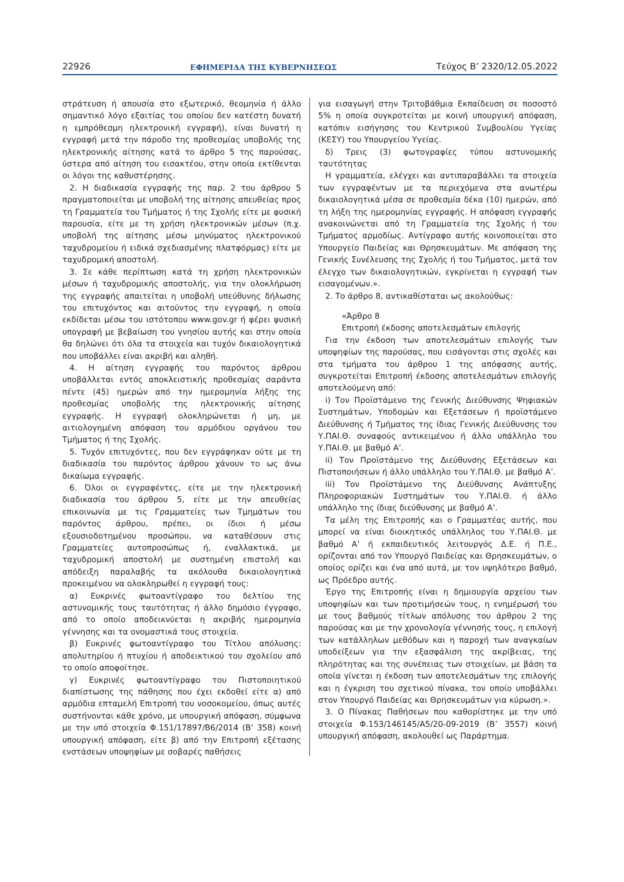22926 ΕΦΗΜΕΡΙΔΑ ΤΗΣ ΚΥΒΕΡΝΗΣΕΩΣ Τεύχος B’ 2320/12.05.2022
στράτευση ή απουσία στο εξωτερικό, θεομηνία ή άλλο σημαντικό λόγο εξαιτίας του οποίου δεν κατέστη δυνατή η εμπρόθεσμη ηλεκτρονική εγγραφή), είναι δυνατή η εγγραφή μετά την πάροδο της προθεσμίας υποβολής της ηλεκτρονικής αίτησης κατά το άρθρο 5 της παρούσας, ύστερα από αίτηση του εισακτέου, στην οποία εκτίθενται οι λόγοι της καθυστέρησης.
2. Η διαδικασία εγγραφής της παρ. 2 του άρθρου 5 πραγματοποιείται με υποβολή της αίτησης απευθείας προς τη Γραμματεία του Τμήματος ή της Σχολής είτε με φυσική παρουσία, είτε με τη χρήση ηλεκτρονικών μέσων (π.χ. υποβολή της αίτησης μέσω μηνύματος ηλεκτρονικού ταχυδρομείου ή ειδικά σχεδιασμένης πλατφόρμας) είτε με ταχυδρομική αποστολή.
3. Σε κάθε περίπτωση κατά τη χρήση ηλεκτρονικών μέσων ή ταχυδρομικής αποστολής, για την ολοκλήρωση της εγγραφής απαιτείται η υποβολή υπεύθυνης δήλωσης του επιτυχόντος και αιτούντος την εγγραφή, η οποία εκδίδεται μέσω του ιστότοπου www.gov.gr ή φέρει φυσική υπογραφή με βεβαίωση του γνησίου αυτής και στην οποία θα δηλώνει ότι όλα τα στοιχεία και τυχόν δικαιολογητικά που υποβάλλει είναι ακριβή και αληθή.
4. Η αίτηση εγγραφής του παρόντος άρθρου υποβάλλεται εντός αποκλειστικής προθεσμίας σαράντα πέντε (45) ημερών από την ημερομηνία λήξης της προθεσμίας υποβολής της ηλεκτρονικής αίτησης εγγραφής. Η εγγραφή ολοκληρώνεται ή μη, με αιτιολογημένη απόφαση του αρμόδιου οργάνου του Τμήματος ή της Σχολής.
5. Τυχόν επιτυχόντες, που δεν εγγράφηκαν ούτε με τη διαδικασία του παρόντος άρθρου χάνουν το ως άνω δικαίωμα εγγραφής.
6. Όλοι οι εγγραφέντες, είτε με την ηλεκτρονική διαδικασία του άρθρου 5, είτε με την απευθείας επικοινωνία με τις Γραμματείες των Τμημάτων του παρόντος άρθρου, πρέπει, οι ίδιοι ή μέσω εξουσιοδοτημένου προσώπου, να καταθέσουν στις Γραμματείες αυτοπροσώπως ή, εναλλακτικά, με ταχυδρομική αποστολή με συστημένη επιστολή και απόδειξη παραλαβής τα ακόλουθα δικαιολογητικά προκειμένου να ολοκληρωθεί η εγγραφή τους:
α) Ευκρινές φωτοαντίγραφο του δελτίου της αστυνομικής τους ταυτότητας ή άλλο δημόσιο έγγραφο, από το οποίο αποδεικνύεται η ακριβής ημερομηνία γέννησης και τα ονομαστικά τους στοιχεία.
β) Ευκρινές φωτοαντίγραφο του Τίτλου απόλυσης: απολυτηρίου ή πτυχίου ή αποδεικτικού του σχολείου από το οποίο αποφοίτησε.
γ) Ευκρινές φωτοαντίγραφο του Πιστοποιητικού διαπίστωσης της πάθησης που έχει εκδοθεί είτε α) από αρμόδια επταμελή Επιτροπή του νοσοκομείου, όπως αυτές συστήνονται κάθε χρόνο, με υπουργική απόφαση, σύμφωνα με την υπό στοιχεία Φ.151/17897/Β6/2014 (Β’ 358) κοινή υπουργική απόφαση, είτε β) από την Επιτροπή εξέτασης ενστάσεων υποψηφίων με σοβαρές παθήσεις
για εισαγωγή στην Τριτοβάθμια Εκπαίδευση σε ποσοστό 5% η οποία συγκροτείται με κοινή υπουργική απόφαση, κατόπιν εισήγησης του Κεντρικού Συμβουλίου Υγείας (ΚΕΣΥ) του Υπουργείου Υγείας.
δ) Τρεις (3) φωτογραφίες τύπου αστυνομικής ταυτότητας
Η γραμματεία, ελέγχει και αντιπαραβάλλει τα στοιχεία των εγγραφέντων με τα περιεχόμενα στα ανωτέρω δικαιολογητικά μέσα σε προθεσμία δέκα (10) ημερών, από τη λήξη της ημερομηνίας εγγραφής. Η απόφαση εγγραφής ανακοινώνεται από τη Γραμματεία της Σχολής ή του Τμήματος αρμοδίως. Αντίγραφο αυτής κοινοποιείται στο Υπουργείο Παιδείας και Θρησκευμάτων. Με απόφαση της Γενικής Συνέλευσης της Σχολής ή του Τμήματος, μετά τον έλεγχο των δικαιολογητικών, εγκρίνεται η εγγραφή των εισαγομένων.».
2. Το άρθρο 8, αντικαθίσταται ως ακολούθως:
«Άρθρο 8
Επιτροπή έκδοσης αποτελεσμάτων επιλογής
Για την έκδοση των αποτελεσμάτων επιλογής των υποψηφίων της παρούσας, που εισάγονται στις σχολές και στα τμήματα του άρθρου 1 της απόφασης αυτής, συγκροτείται Επιτροπή έκδοσης αποτελεσμάτων επιλογής αποτελούμενη από:
i) Τον Προϊστάμενο της Γενικής Διεύθυνσης Ψηφιακών Συστημάτων, Υποδομών και Εξετάσεων ή προϊστάμενο Διεύθυνσης ή Τμήματος της ίδιας Γενικής Διεύθυνσης του Υ.ΠΑΙ.Θ. συναφούς αντικειμένου ή άλλο υπάλληλο του Υ.ΠΑΙ.Θ. με βαθμό Α’.
ii) Τον Προϊστάμενο της Διεύθυνσης Εξετάσεων και Πιστοποιήσεων ή άλλο υπάλληλο του Υ.ΠΑΙ.Θ. με βαθμό Α’.
iii) Τον Προϊστάμενο της Διεύθυνσης Ανάπτυξης Πληροφοριακών Συστημάτων του Υ.ΠΑΙ.Θ. ή άλλο υπάλληλο της ίδιας διεύθυνσης με βαθμό Α’.
Τα μέλη της Επιτροπής και ο Γραμματέας αυτής, που μπορεί να είναι διοικητικός υπάλληλος του Υ.ΠΑΙ.Θ. με βαθμό Α’ ή εκπαιδευτικός λειτουργός Δ.Ε. ή Π.Ε., ορίζονται από τον Υπουργό Παιδείας και Θρησκευμάτων, ο οποίος ορίζει και ένα από αυτά, με τον υψηλότερο βαθμό, ως Πρόεδρο αυτής.
Έργο της Επιτροπής είναι η δημιουργία αρχείου των υποψηφίων και των προτιμήσεών τους, η ενημέρωσή του με τους βαθμούς τίτλων απόλυσης του άρθρου 2 της παρούσας και με την χρονολογία γέννησής τους, η επιλογή των κατάλληλων μεθόδων και η παροχή των αναγκαίων υποδείξεων για την εξασφάλιση της ακρίβειας, της πληρότητας και της συνέπειας των στοιχείων, με βάση τα οποία γίνεται η έκδοση των αποτελεσμάτων της επιλογής και η έγκριση του σχετικού πίνακα, τον οποίο υποβάλλει στον Υπουργό Παιδείας και Θρησκευμάτων για κύρωση.».
3. Ο Πίνακας Παθήσεων που καθορίστηκε με την υπό στοιχεία Φ.153/146145/Α5/20-09-2019 (Β’ 3557) κοινή υπουργική απόφαση, ακολουθεί ως Παράρτημα.